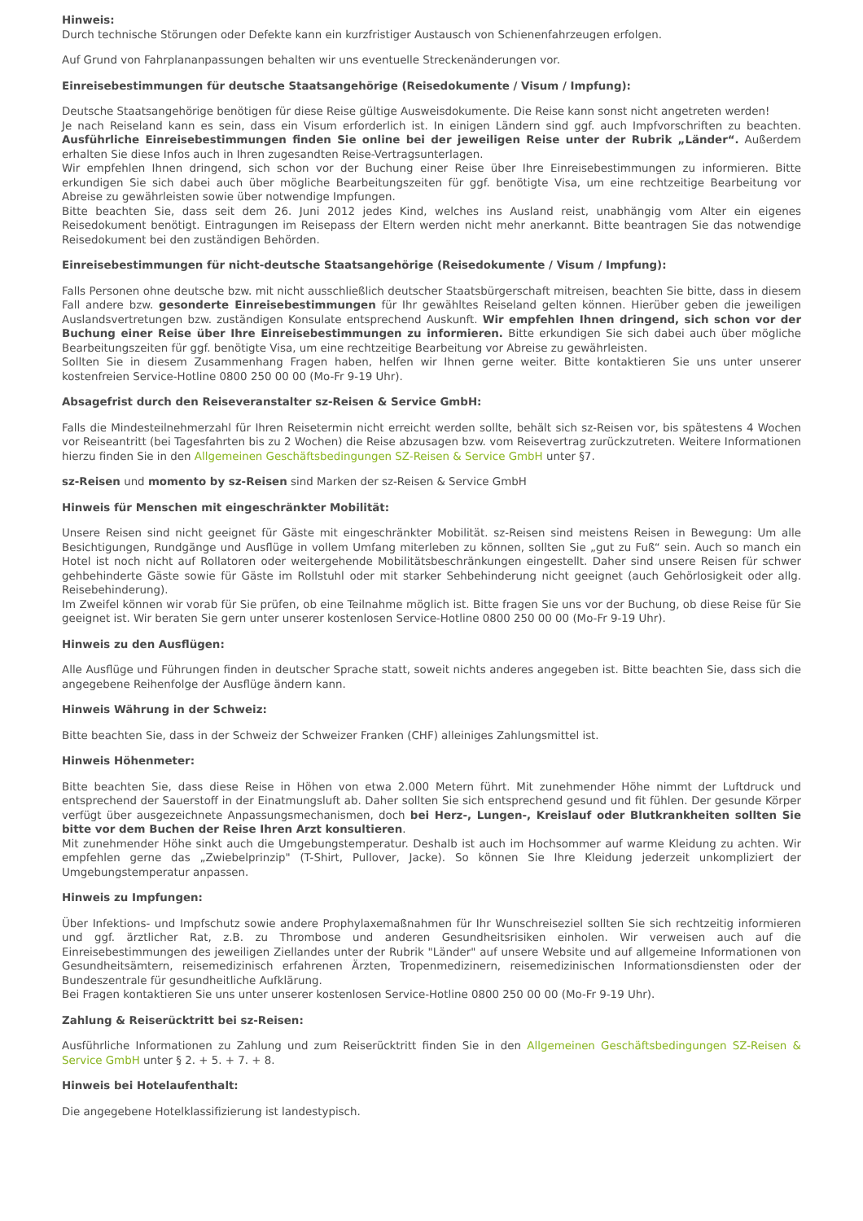Hinweis:
Durch technische Störungen oder Defekte kann ein kurzfristiger Austausch von Schienenfahrzeugen erfolgen.
Auf Grund von Fahrplananpassungen behalten wir uns eventuelle Streckenänderungen vor.
Einreisebestimmungen für deutsche Staatsangehörige (Reisedokumente / Visum / Impfung):
Deutsche Staatsangehörige benötigen für diese Reise gültige Ausweisdokumente. Die Reise kann sonst nicht angetreten werden!
Je nach Reiseland kann es sein, dass ein Visum erforderlich ist. In einigen Ländern sind ggf. auch Impfvorschriften zu beachten. Ausführliche Einreisebestimmungen finden Sie online bei der jeweiligen Reise unter der Rubrik „Länder“. Außerdem erhalten Sie diese Infos auch in Ihren zugesandten Reise-Vertragsunterlagen.
Wir empfehlen Ihnen dringend, sich schon vor der Buchung einer Reise über Ihre Einreisebestimmungen zu informieren. Bitte erkundigen Sie sich dabei auch über mögliche Bearbeitungszeiten für ggf. benötigte Visa, um eine rechtzeitige Bearbeitung vor Abreise zu gewährleisten sowie über notwendige Impfungen.
Bitte beachten Sie, dass seit dem 26. Juni 2012 jedes Kind, welches ins Ausland reist, unabhängig vom Alter ein eigenes Reisedokument benötigt. Eintragungen im Reisepass der Eltern werden nicht mehr anerkannt. Bitte beantragen Sie das notwendige Reisedokument bei den zuständigen Behörden.
Einreisebestimmungen für nicht-deutsche Staatsangehörige (Reisedokumente / Visum / Impfung):
Falls Personen ohne deutsche bzw. mit nicht ausschließlich deutscher Staatsbürgerschaft mitreisen, beachten Sie bitte, dass in diesem Fall andere bzw. gesonderte Einreisebestimmungen für Ihr gewähltes Reiseland gelten können. Hierüber geben die jeweiligen Auslandsvertretungen bzw. zuständigen Konsulate entsprechend Auskunft. Wir empfehlen Ihnen dringend, sich schon vor der Buchung einer Reise über Ihre Einreisebestimmungen zu informieren. Bitte erkundigen Sie sich dabei auch über mögliche Bearbeitungszeiten für ggf. benötigte Visa, um eine rechtzeitige Bearbeitung vor Abreise zu gewährleisten.
Sollten Sie in diesem Zusammenhang Fragen haben, helfen wir Ihnen gerne weiter. Bitte kontaktieren Sie uns unter unserer kostenfreien Service-Hotline 0800 250 00 00 (Mo-Fr 9-19 Uhr).
Absagefrist durch den Reiseveranstalter sz-Reisen & Service GmbH:
Falls die Mindesteilnehmerzahl für Ihren Reisetermin nicht erreicht werden sollte, behält sich sz-Reisen vor, bis spätestens 4 Wochen vor Reiseantritt (bei Tagesfahrten bis zu 2 Wochen) die Reise abzusagen bzw. vom Reisevertrag zurückzutreten. Weitere Informationen hierzu finden Sie in den Allgemeinen Geschäftsbedingungen SZ-Reisen & Service GmbH unter §7.
sz-Reisen und momento by sz-Reisen sind Marken der sz-Reisen & Service GmbH
Hinweis für Menschen mit eingeschränkter Mobilität:
Unsere Reisen sind nicht geeignet für Gäste mit eingeschränkter Mobilität. sz-Reisen sind meistens Reisen in Bewegung: Um alle Besichtigungen, Rundgänge und Ausflüge in vollem Umfang miterleben zu können, sollten Sie „gut zu Fuß“ sein. Auch so manch ein Hotel ist noch nicht auf Rollatoren oder weitergehende Mobilitätsbeschränkungen eingestellt. Daher sind unsere Reisen für schwer gehbehinderte Gäste sowie für Gäste im Rollstuhl oder mit starker Sehbehinderung nicht geeignet (auch Gehörlosigkeit oder allg. Reisebehinderung).
Im Zweifel können wir vorab für Sie prüfen, ob eine Teilnahme möglich ist. Bitte fragen Sie uns vor der Buchung, ob diese Reise für Sie geeignet ist. Wir beraten Sie gern unter unserer kostenlosen Service-Hotline 0800 250 00 00 (Mo-Fr 9-19 Uhr).
Hinweis zu den Ausflügen:
Alle Ausflüge und Führungen finden in deutscher Sprache statt, soweit nichts anderes angegeben ist. Bitte beachten Sie, dass sich die angegebene Reihenfolge der Ausflüge ändern kann.
Hinweis Währung in der Schweiz:
Bitte beachten Sie, dass in der Schweiz der Schweizer Franken (CHF) alleiniges Zahlungsmittel ist.
Hinweis Höhenmeter:
Bitte beachten Sie, dass diese Reise in Höhen von etwa 2.000 Metern führt. Mit zunehmender Höhe nimmt der Luftdruck und entsprechend der Sauerstoff in der Einatmungsluft ab. Daher sollten Sie sich entsprechend gesund und fit fühlen. Der gesunde Körper verfügt über ausgezeichnete Anpassungsmechanismen, doch bei Herz-, Lungen-, Kreislauf oder Blutkrankheiten sollten Sie bitte vor dem Buchen der Reise Ihren Arzt konsultieren.
Mit zunehmender Höhe sinkt auch die Umgebungstemperatur. Deshalb ist auch im Hochsommer auf warme Kleidung zu achten. Wir empfehlen gerne das „Zwiebelprinzip" (T-Shirt, Pullover, Jacke). So können Sie Ihre Kleidung jederzeit unkompliziert der Umgebungstemperatur anpassen.
Hinweis zu Impfungen:
Über Infektions- und Impfschutz sowie andere Prophylaxemaßnahmen für Ihr Wunschreiseziel sollten Sie sich rechtzeitig informieren und ggf. ärztlicher Rat, z.B. zu Thrombose und anderen Gesundheitsrisiken einholen. Wir verweisen auch auf die Einreisebestimmungen des jeweiligen Ziellandes unter der Rubrik "Länder" auf unsere Website und auf allgemeine Informationen von Gesundheitsämtern, reisemedizinisch erfahrenen Ärzten, Tropenmedizinern, reisemedizinischen Informationsdiensten oder der Bundeszentrale für gesundheitliche Aufklärung.
Bei Fragen kontaktieren Sie uns unter unserer kostenlosen Service-Hotline 0800 250 00 00 (Mo-Fr 9-19 Uhr).
Zahlung & Reiserücktritt bei sz-Reisen:
Ausführliche Informationen zu Zahlung und zum Reiserücktritt finden Sie in den Allgemeinen Geschäftsbedingungen SZ-Reisen & Service GmbH unter § 2. + 5. + 7. + 8.
Hinweis bei Hotelaufenthalt:
Die angegebene Hotelklassifizierung ist landestypisch.